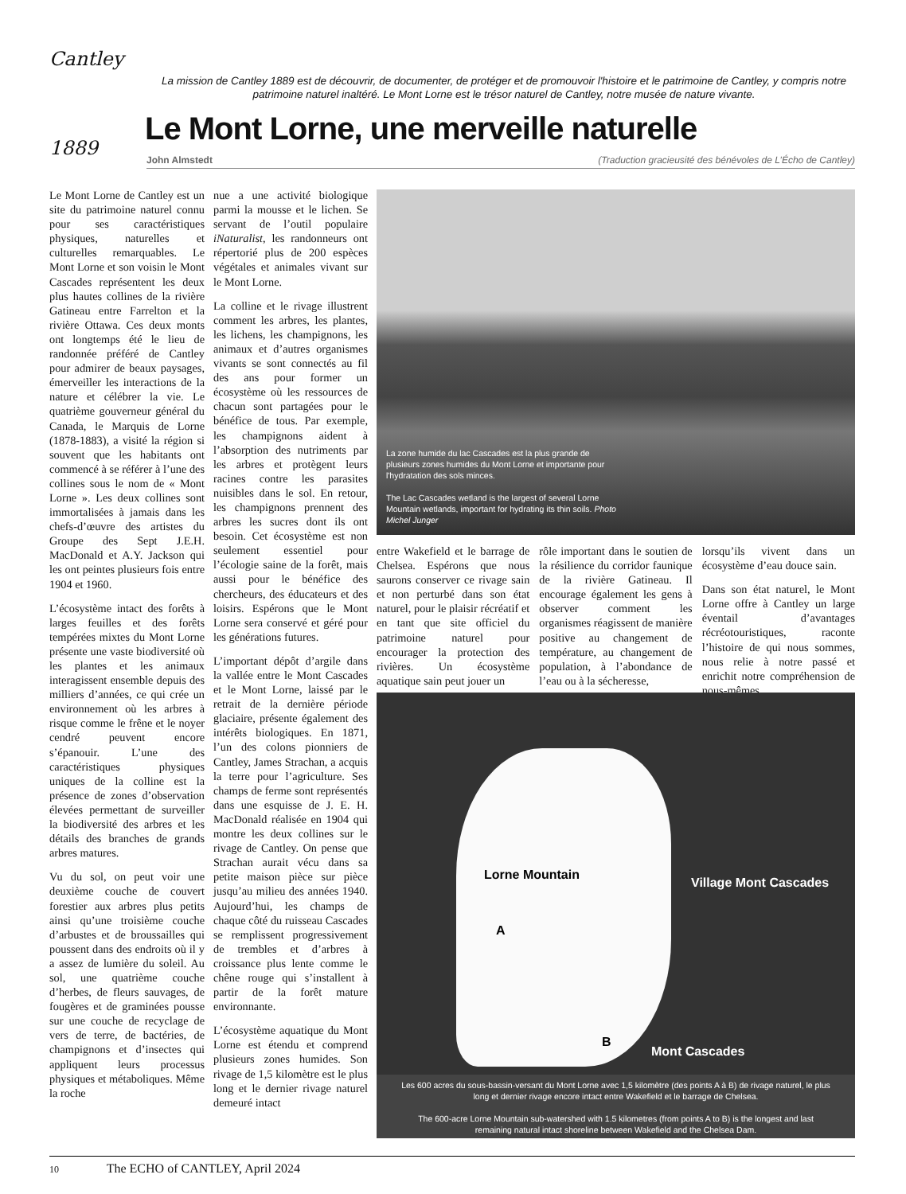Cantley
1889
La mission de Cantley 1889 est de découvrir, de documenter, de protéger et de promouvoir l'histoire et le patrimoine de Cantley, y compris notre patrimoine naturel inaltéré. Le Mont Lorne est le trésor naturel de Cantley, notre musée de nature vivante.
Le Mont Lorne, une merveille naturelle
John Almstedt (Traduction gracieusité des bénévoles de L’Écho de Cantley)
Le Mont Lorne de Cantley est un site du patrimoine naturel connu pour ses caractéristiques physiques, naturelles et culturelles remarquables. Le Mont Lorne et son voisin le Mont Cascades représentent les deux plus hautes collines de la rivière Gatineau entre Farrelton et la rivière Ottawa. Ces deux monts ont longtemps été le lieu de randonnée préféré de Cantley pour admirer de beaux paysages, émerveiller les interactions de la nature et célébrer la vie. Le quatrième gouverneur général du Canada, le Marquis de Lorne (1878-1883), a visité la région si souvent que les habitants ont commencé à se référer à l’une des collines sous le nom de « Mont Lorne ». Les deux collines sont immortalisées à jamais dans les chefs-d’œuvre des artistes du Groupe des Sept J.E.H. MacDonald et A.Y. Jackson qui les ont peintes plusieurs fois entre 1904 et 1960.
L’écosystème intact des forêts à larges feuilles et des forêts tempérées mixtes du Mont Lorne présente une vaste biodiversité où les plantes et les animaux interagissent ensemble depuis des milliers d’années, ce qui crée un environnement où les arbres à risque comme le frêne et le noyer cendré peuvent encore s’épanouir. L’une des caractéristiques physiques uniques de la colline est la présence de zones d’observation élevées permettant de surveiller la biodiversité des arbres et les détails des branches de grands arbres matures.
Vu du sol, on peut voir une deuxième couche de couvert forestier aux arbres plus petits ainsi qu’une troisième couche d’arbustes et de broussailles qui poussent dans des endroits où il y a assez de lumière du soleil. Au sol, une quatrième couche d’herbes, de fleurs sauvages, de fougères et de graminées pousse sur une couche de recyclage de vers de terre, de bactéries, de champignons et d’insectes qui appliquent leurs processus physiques et métaboliques. Même la roche
nue a une activité biologique parmi la mousse et le lichen. Se servant de l’outil populaire iNaturalist, les randonneurs ont répertorié plus de 200 espèces végétales et animales vivant sur le Mont Lorne.
La colline et le rivage illustrent comment les arbres, les plantes, les lichens, les champignons, les animaux et d’autres organismes vivants se sont connectés au fil des ans pour former un écosystème où les ressources de chacun sont partagées pour le bénéfice de tous. Par exemple, les champignons aident à l’absorption des nutriments par les arbres et protègent leurs racines contre les parasites nuisibles dans le sol. En retour, les champignons prennent des arbres les sucres dont ils ont besoin. Cet écosystème est non seulement essentiel pour l’écologie saine de la forêt, mais aussi pour le bénéfice des chercheurs, des éducateurs et des loisirs. Espérons que le Mont Lorne sera conservé et géré pour les générations futures.
L’important dépôt d’argile dans la vallée entre le Mont Cascades et le Mont Lorne, laissé par le retrait de la dernière période glaciaire, présente également des intérêts biologiques. En 1871, l’un des colons pionniers de Cantley, James Strachan, a acquis la terre pour l’agriculture. Ses champs de ferme sont représentés dans une esquisse de J. E. H. MacDonald réalisée en 1904 qui montre les deux collines sur le rivage de Cantley. On pense que Strachan aurait vécu dans sa petite maison pièce sur pièce jusqu’au milieu des années 1940. Aujourd’hui, les champs de chaque côté du ruisseau Cascades se remplissent progressivement de trembles et d’arbres à croissance plus lente comme le chêne rouge qui s’installent à partir de la forêt mature environnante.
L’écosystème aquatique du Mont Lorne est étendu et comprend plusieurs zones humides. Son rivage de 1,5 kilomètre est le plus long et le dernier rivage naturel demeuré intact
La zone humide du lac Cascades est la plus grande de plusieurs zones humides du Mont Lorne et importante pour l'hydratation des sols minces.
The Lac Cascades wetland is the largest of several Lorne Mountain wetlands, important for hydrating its thin soils. Photo Michel Junger
entre Wakefield et le barrage de Chelsea. Espérons que nous saurons conserver ce rivage sain et non perturbé dans son état naturel, pour le plaisir récréatif et en tant que site officiel du patrimoine naturel pour encourager la protection des rivières. Un écosystème aquatique sain peut jouer un
rôle important dans le soutien de la résilience du corridor faunique de la rivière Gatineau. Il encourage également les gens à observer comment les organismes réagissent de manière positive au changement de température, au changement de population, à l’abondance de l’eau ou à la sécheresse,
lorsqu’ils vivent dans un écosystème d’eau douce sain.
Dans son état naturel, le Mont Lorne offre à Cantley un large éventail d’avantages récréotouristiques, raconte l’histoire de qui nous sommes, nous relie à notre passé et enrichit notre compréhension de nous-mêmes.
Lorne Mountain
Village Mont Cascades
A
B
Mont Cascades
Les 600 acres du sous-bassin-versant du Mont Lorne avec 1,5 kilomètre (des points A à B) de rivage naturel, le plus long et dernier rivage encore intact entre Wakefield et le barrage de Chelsea.
The 600-acre Lorne Mountain sub-watershed with 1.5 kilometres (from points A to B) is the longest and last remaining natural intact shoreline between Wakefield and the Chelsea Dam.
10 The ECHO of CANTLEY, April 2024